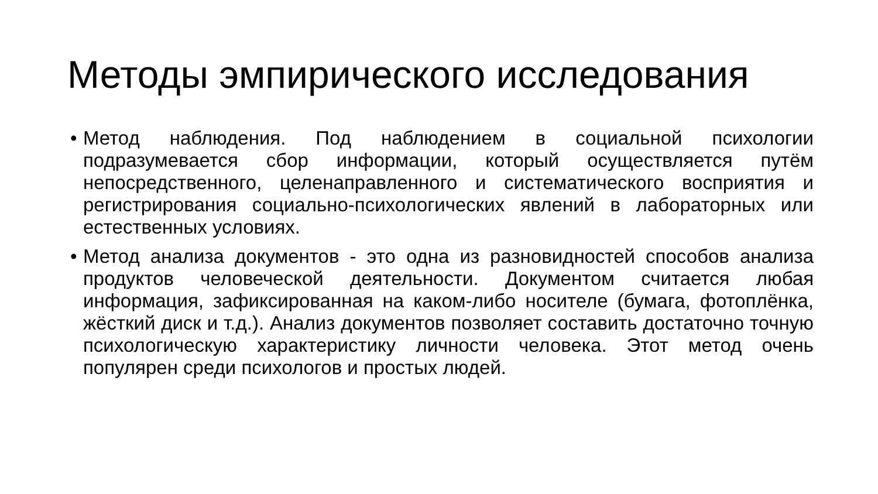Методы эмпирического исследования
• Метод наблюдения. Под наблюдением в социальной психологии подразумевается сбор информации, который осуществляется путём непосредственного, целенаправленного и систематического восприятия и регистрирования социально-психологических явлений в лабораторных или естественных условиях.
• Метод анализа документов - это одна из разновидностей способов анализа продуктов человеческой деятельности. Документом считается любая информация, зафиксированная на каком-либо носителе (бумага, фотоплёнка, жёсткий диск и т.д.). Анализ документов позволяет составить достаточно точную психологическую характеристику личности человека. Этот метод очень популярен среди психологов и простых людей.